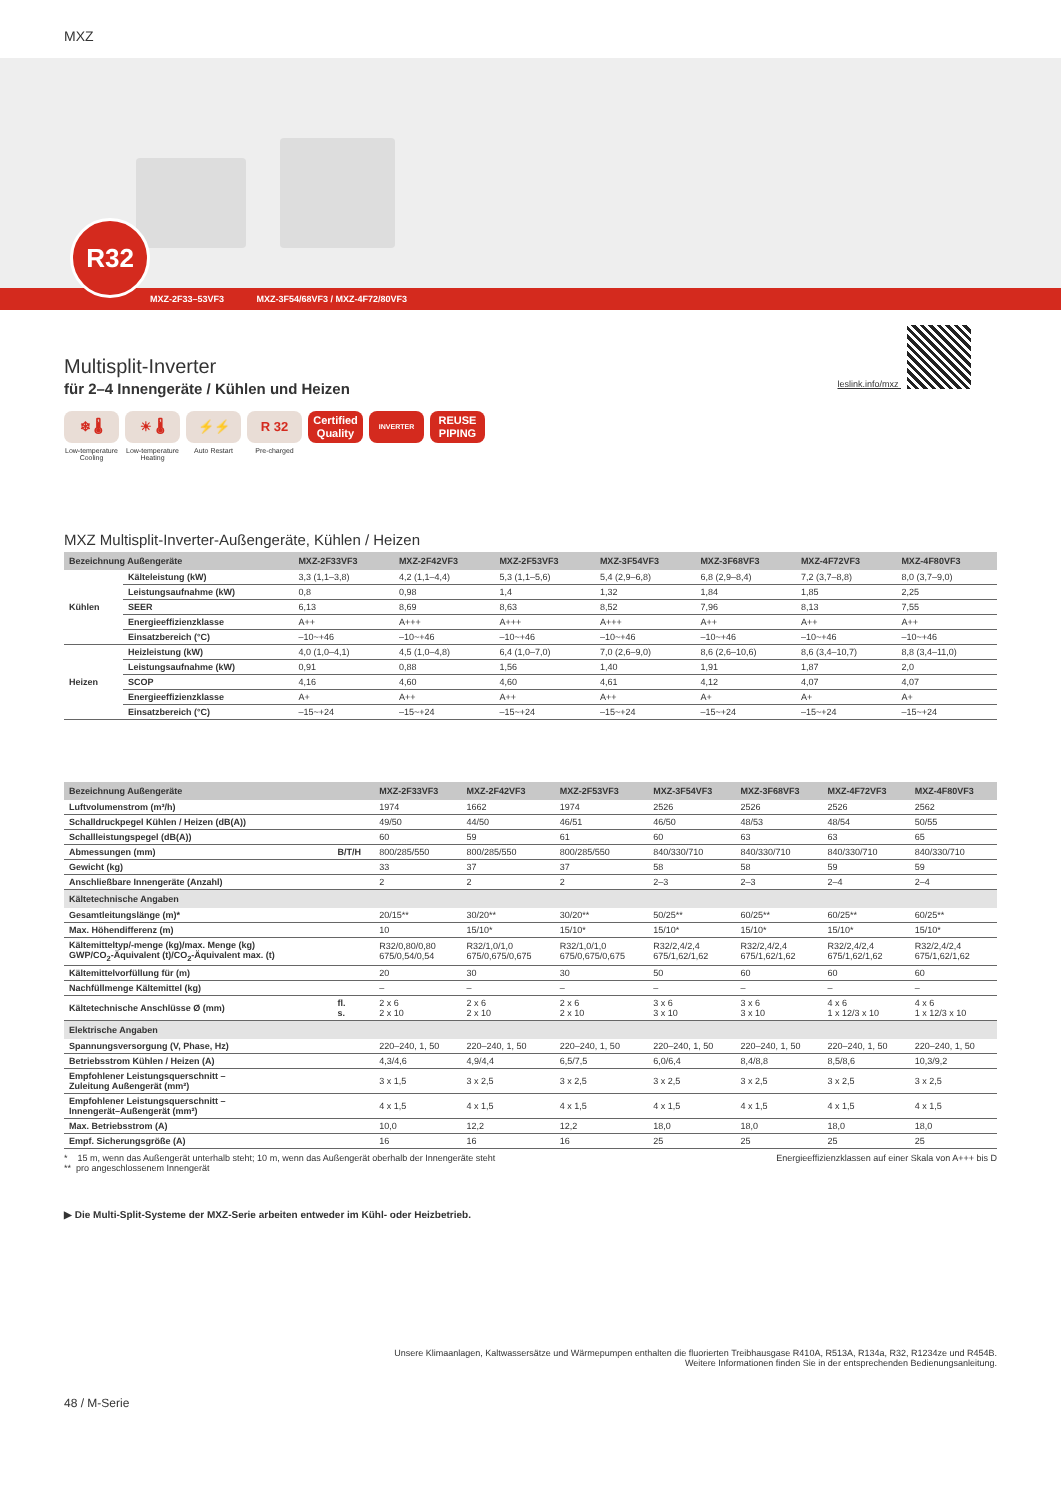MXZ
R32
MXZ-2F33–53VF3 MXZ-3F54/68VF3 / MXZ-4F72/80VF3
leslink.info/mxz
Multisplit-Inverter
für 2–4 Innengeräte / Kühlen und Heizen
❄ 🌡
Low-temperature Cooling
☀ 🌡
Low-temperature Heating
⚡⚡
Auto Restart
R 32
Pre-charged
Certified Quality
INVERTER
REUSE PIPING
MXZ Multisplit-Inverter-Außengeräte, Kühlen / Heizen
| Bezeichnung Außengeräte | | MXZ-2F33VF3 | MXZ-2F42VF3 | MXZ-2F53VF3 | MXZ-3F54VF3 | MXZ-3F68VF3 | MXZ-4F72VF3 | MXZ-4F80VF3 |
| --- | --- | --- | --- | --- | --- | --- | --- | --- |
| Kühlen | Kälteleistung (kW) | 3,3 (1,1–3,8) | 4,2 (1,1–4,4) | 5,3 (1,1–5,6) | 5,4 (2,9–6,8) | 6,8 (2,9–8,4) | 7,2 (3,7–8,8) | 8,0 (3,7–9,0) |
| | Leistungsaufnahme (kW) | 0,8 | 0,98 | 1,4 | 1,32 | 1,84 | 1,85 | 2,25 |
| | SEER | 6,13 | 8,69 | 8,63 | 8,52 | 7,96 | 8,13 | 7,55 |
| | Energieeffizienzklasse | A++ | A+++ | A+++ | A+++ | A++ | A++ | A++ |
| | Einsatzbereich (°C) | –10~+46 | –10~+46 | –10~+46 | –10~+46 | –10~+46 | –10~+46 | –10~+46 |
| Heizen | Heizleistung (kW) | 4,0 (1,0–4,1) | 4,5 (1,0–4,8) | 6,4 (1,0–7,0) | 7,0 (2,6–9,0) | 8,6 (2,6–10,6) | 8,6 (3,4–10,7) | 8,8 (3,4–11,0) |
| | Leistungsaufnahme (kW) | 0,91 | 0,88 | 1,56 | 1,40 | 1,91 | 1,87 | 2,0 |
| | SCOP | 4,16 | 4,60 | 4,60 | 4,61 | 4,12 | 4,07 | 4,07 |
| | Energieeffizienzklasse | A+ | A++ | A++ | A++ | A+ | A+ | A+ |
| | Einsatzbereich (°C) | –15~+24 | –15~+24 | –15~+24 | –15~+24 | –15~+24 | –15~+24 | –15~+24 |
| Bezeichnung Außengeräte | | MXZ-2F33VF3 | MXZ-2F42VF3 | MXZ-2F53VF3 | MXZ-3F54VF3 | MXZ-3F68VF3 | MXZ-4F72VF3 | MXZ-4F80VF3 |
| --- | --- | --- | --- | --- | --- | --- | --- | --- |
| Luftvolumenstrom (m³/h) | | 1974 | 1662 | 1974 | 2526 | 2526 | 2526 | 2562 |
| Schalldruckpegel Kühlen / Heizen (dB(A)) | | 49/50 | 44/50 | 46/51 | 46/50 | 48/53 | 48/54 | 50/55 |
| Schallleistungspegel (dB(A)) | | 60 | 59 | 61 | 60 | 63 | 63 | 65 |
| Abmessungen (mm) | B/T/H | 800/285/550 | 800/285/550 | 800/285/550 | 840/330/710 | 840/330/710 | 840/330/710 | 840/330/710 |
| Gewicht (kg) | | 33 | 37 | 37 | 58 | 58 | 59 | 59 |
| Anschließbare Innengeräte (Anzahl) | | 2 | 2 | 2 | 2–3 | 2–3 | 2–4 | 2–4 |
| Kältetechnische Angaben | | | | | | | | |
| Gesamtleitungslänge (m)* | | 20/15** | 30/20** | 30/20** | 50/25** | 60/25** | 60/25** | 60/25** |
| Max. Höhendifferenz (m) | | 10 | 15/10* | 15/10* | 15/10* | 15/10* | 15/10* | 15/10* |
| Kältemitteltyp/-menge (kg)/max. Menge (kg) GWP/CO<sub>2</sub>-Äquivalent (t)/CO<sub>2</sub>-Äquivalent max. (t) | | R32/0,80/0,80 675/0,54/0,54 | R32/1,0/1,0 675/0,675/0,675 | R32/1,0/1,0 675/0,675/0,675 | R32/2,4/2,4 675/1,62/1,62 | R32/2,4/2,4 675/1,62/1,62 | R32/2,4/2,4 675/1,62/1,62 | R32/2,4/2,4 675/1,62/1,62 |
| Kältemittelvorfüllung für (m) | | 20 | 30 | 30 | 50 | 60 | 60 | 60 |
| Nachfüllmenge Kältemittel (kg) | | – | – | – | – | – | – | – |
| Kältetechnische Anschlüsse Ø (mm) | fl. s. | 2 x 6 2 x 10 | 2 x 6 2 x 10 | 2 x 6 2 x 10 | 3 x 6 3 x 10 | 3 x 6 3 x 10 | 4 x 6 1 x 12/3 x 10 | 4 x 6 1 x 12/3 x 10 |
| Elektrische Angaben | | | | | | | | |
| Spannungsversorgung (V, Phase, Hz) | | 220–240, 1, 50 | 220–240, 1, 50 | 220–240, 1, 50 | 220–240, 1, 50 | 220–240, 1, 50 | 220–240, 1, 50 | 220–240, 1, 50 |
| Betriebsstrom Kühlen / Heizen (A) | | 4,3/4,6 | 4,9/4,4 | 6,5/7,5 | 6,0/6,4 | 8,4/8,8 | 8,5/8,6 | 10,3/9,2 |
| Empfohlener Leistungsquerschnitt – Zuleitung Außengerät (mm²) | | 3 x 1,5 | 3 x 2,5 | 3 x 2,5 | 3 x 2,5 | 3 x 2,5 | 3 x 2,5 | 3 x 2,5 |
| Empfohlener Leistungsquerschnitt – Innengerät–Außengerät (mm²) | | 4 x 1,5 | 4 x 1,5 | 4 x 1,5 | 4 x 1,5 | 4 x 1,5 | 4 x 1,5 | 4 x 1,5 |
| Max. Betriebsstrom (A) | | 10,0 | 12,2 | 12,2 | 18,0 | 18,0 | 18,0 | 18,0 |
| Empf. Sicherungsgröße (A) | | 16 | 16 | 16 | 25 | 25 | 25 | 25 |
* 15 m, wenn das Außengerät unterhalb steht; 10 m, wenn das Außengerät oberhalb der Innengeräte steht
** pro angeschlossenem Innengerät
Energieeffizienzklassen auf einer Skala von A+++ bis D
▶ Die Multi-Split-Systeme der MXZ-Serie arbeiten entweder im Kühl- oder Heizbetrieb.
Unsere Klimaanlagen, Kaltwassersätze und Wärmepumpen enthalten die fluorierten Treibhausgase R410A, R513A, R134a, R32, R1234ze und R454B.
Weitere Informationen finden Sie in der entsprechenden Bedienungsanleitung.
48 / M-Serie